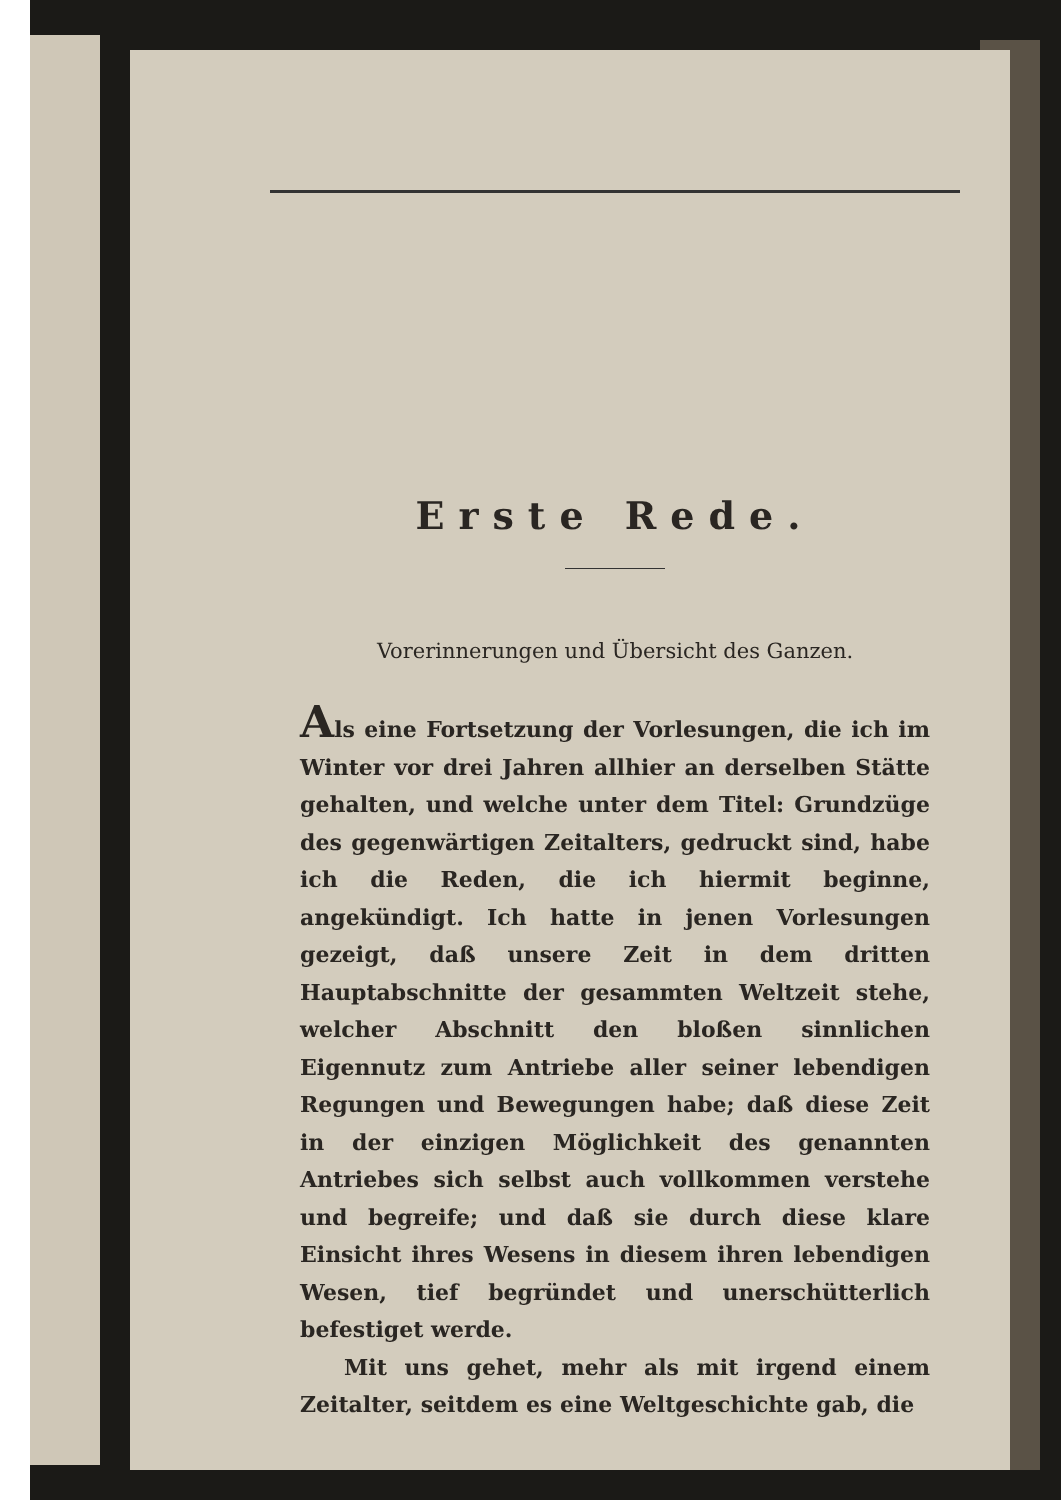Erste Rede.
Vorerinnerungen und Übersicht des Ganzen.
Als eine Fortsetzung der Vorlesungen, die ich im Winter vor drei Jahren allhier an derselben Stätte gehalten, und welche unter dem Titel: Grundzüge des gegenwärtigen Zeitalters, gedruckt sind, habe ich die Reden, die ich hiermit beginne, angekündigt. Ich hatte in jenen Vorlesungen gezeigt, daß unsere Zeit in dem dritten Hauptabschnitte der gesammten Weltzeit stehe, welcher Abschnitt den bloßen sinnlichen Eigennutz zum Antriebe aller seiner lebendigen Regungen und Bewegungen habe; daß diese Zeit in der einzigen Möglichkeit des genannten Antriebes sich selbst auch vollkommen verstehe und begreife; und daß sie durch diese klare Einsicht ihres Wesens in diesem ihren lebendigen Wesen, tief begründet und unerschütterlich befestiget werde.
Mit uns gehet, mehr als mit irgend einem Zeitalter, seitdem es eine Weltgeschichte gab, die